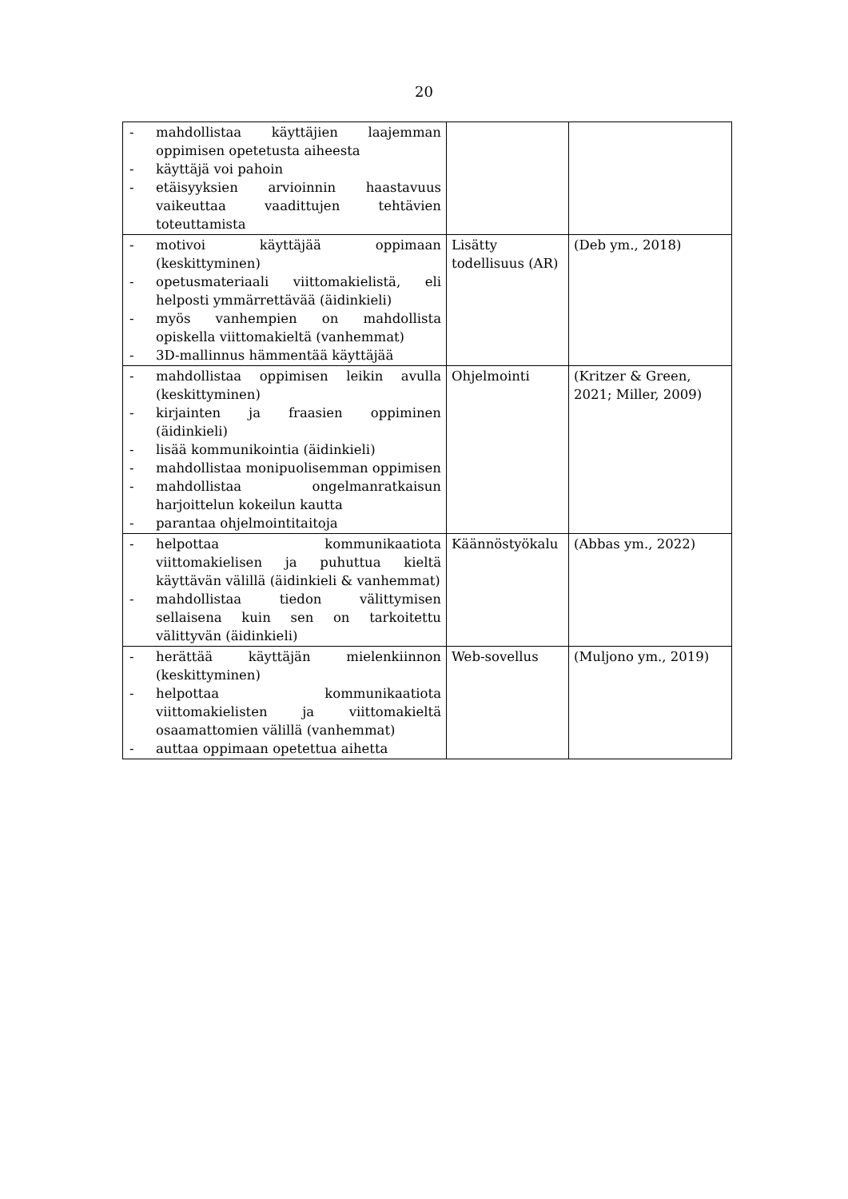20
| - mahdollistaa käyttäjien laajemman oppimisen opetetusta aiheesta - käyttäjä voi pahoin - etäisyyksien arvioinnin haastavuus vaikeuttaa vaadittujen tehtävien toteuttamista | | |
| - motivoi käyttäjää oppimaan (keskittyminen) - opetusmateriaali viittomakielistä, eli helposti ymmärrettävää (äidinkieli) - myös vanhempien on mahdollista opiskella viittomakieltä (vanhemmat) - 3D-mallinnus hämmentää käyttäjää | Lisätty todellisuus (AR) | (Deb ym., 2018) |
| - mahdollistaa oppimisen leikin avulla (keskittyminen) - kirjainten ja fraasien oppiminen (äidinkieli) - lisää kommunikointia (äidinkieli) - mahdollistaa monipuolisemman oppimisen - mahdollistaa ongelmanratkaisun harjoittelun kokeilun kautta - parantaa ohjelmointitaitoja | Ohjelmointi | (Kritzer & Green, 2021; Miller, 2009) |
| - helpottaa kommunikaatiota viittomakielisen ja puhuttua kieltä käyttävän välillä (äidinkieli & vanhemmat) - mahdollistaa tiedon välittymisen sellaisena kuin sen on tarkoitettu välittyvän (äidinkieli) | Käännöstyökalu | (Abbas ym., 2022) |
| - herättää käyttäjän mielenkiinnon (keskittyminen) - helpottaa kommunikaatiota viittomakielisten ja viittomakieltä osaamattomien välillä (vanhemmat) - auttaa oppimaan opetettua aihetta | Web-sovellus | (Muljono ym., 2019) |